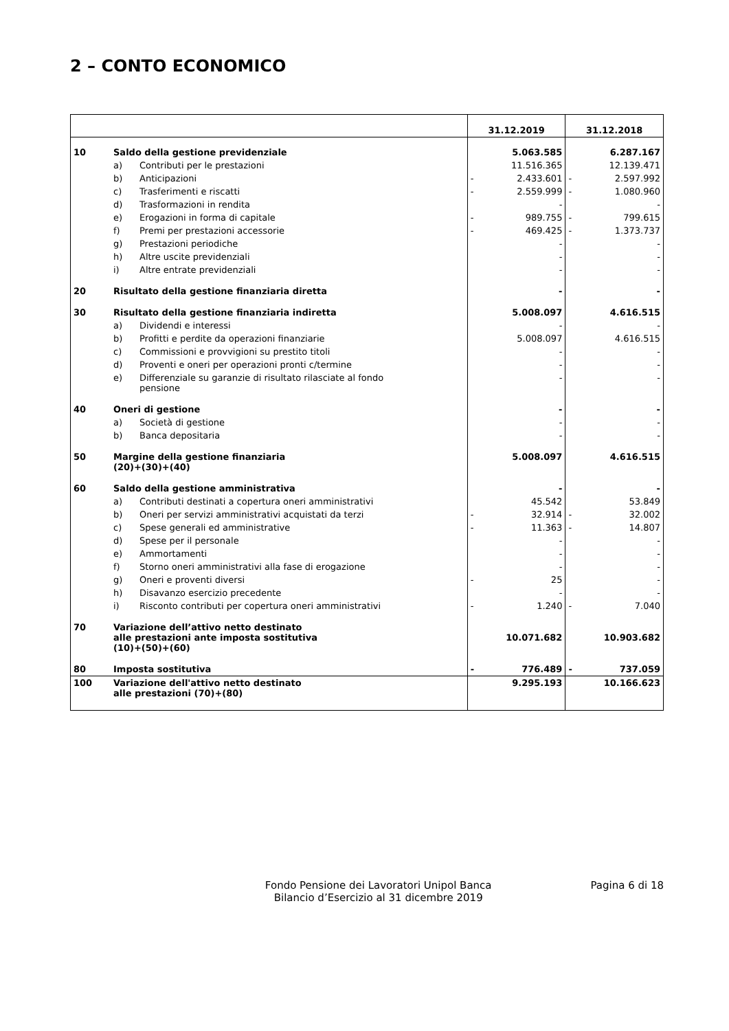2 – CONTO ECONOMICO
| | | | 31.12.2019 | | 31.12.2018 | |
| --- | --- | --- | --- | --- | --- | --- |
| 10 | Saldo della gestione previdenziale | | | 5.063.585 | | 6.287.167 |
| | a) | Contributi per le prestazioni | | 11.516.365 | | 12.139.471 |
| | b) | Anticipazioni | - | 2.433.601 | - | 2.597.992 |
| | c) | Trasferimenti e riscatti | - | 2.559.999 | - | 1.080.960 |
| | d) | Trasformazioni in rendita | | - | | - |
| | e) | Erogazioni in forma di capitale | - | 989.755 | - | 799.615 |
| | f) | Premi per prestazioni accessorie | - | 469.425 | - | 1.373.737 |
| | g) | Prestazioni periodiche | | - | | - |
| | h) | Altre uscite previdenziali | | - | | - |
| | i) | Altre entrate previdenziali | | - | | - |
| 20 | Risultato della gestione finanziaria diretta | | | - | | - |
| 30 | Risultato della gestione finanziaria indiretta | | | 5.008.097 | | 4.616.515 |
| | a) | Dividendi e interessi | | - | | - |
| | b) | Profitti e perdite da operazioni finanziarie | | 5.008.097 | | 4.616.515 |
| | c) | Commissioni e provvigioni su prestito titoli | | - | | - |
| | d) | Proventi e oneri per operazioni pronti c/termine | | - | | - |
| | e) | Differenziale su garanzie di risultato rilasciate al fondo pensione | | - | | - |
| 40 | Oneri di gestione | | | - | | - |
| | a) | Società di gestione | | - | | - |
| | b) | Banca depositaria | | - | | - |
| 50 | Margine della gestione finanziaria (20)+(30)+(40) | | | 5.008.097 | | 4.616.515 |
| 60 | Saldo della gestione amministrativa | | | - | | - |
| | a) | Contributi destinati a copertura oneri amministrativi | | 45.542 | | 53.849 |
| | b) | Oneri per servizi amministrativi acquistati da terzi | - | 32.914 | - | 32.002 |
| | c) | Spese generali ed amministrative | - | 11.363 | - | 14.807 |
| | d) | Spese per il personale | | - | | - |
| | e) | Ammortamenti | | - | | - |
| | f) | Storno oneri amministrativi alla fase di erogazione | | - | | - |
| | g) | Oneri e proventi diversi | - | 25 | | - |
| | h) | Disavanzo esercizio precedente | | - | | - |
| | i) | Risconto contributi per copertura oneri amministrativi | - | 1.240 | - | 7.040 |
| 70 | Variazione dell’attivo netto destinato alle prestazioni ante imposta sostitutiva (10)+(50)+(60) | | | 10.071.682 | | 10.903.682 |
| 80 | Imposta sostitutiva | | - | 776.489 | - | 737.059 |
| 100 | Variazione dell'attivo netto destinato alle prestazioni (70)+(80) | | | 9.295.193 | | 10.166.623 |
Fondo Pensione dei Lavoratori Unipol Banca
Bilancio d’Esercizio al 31 dicembre 2019
Pagina 6 di 18